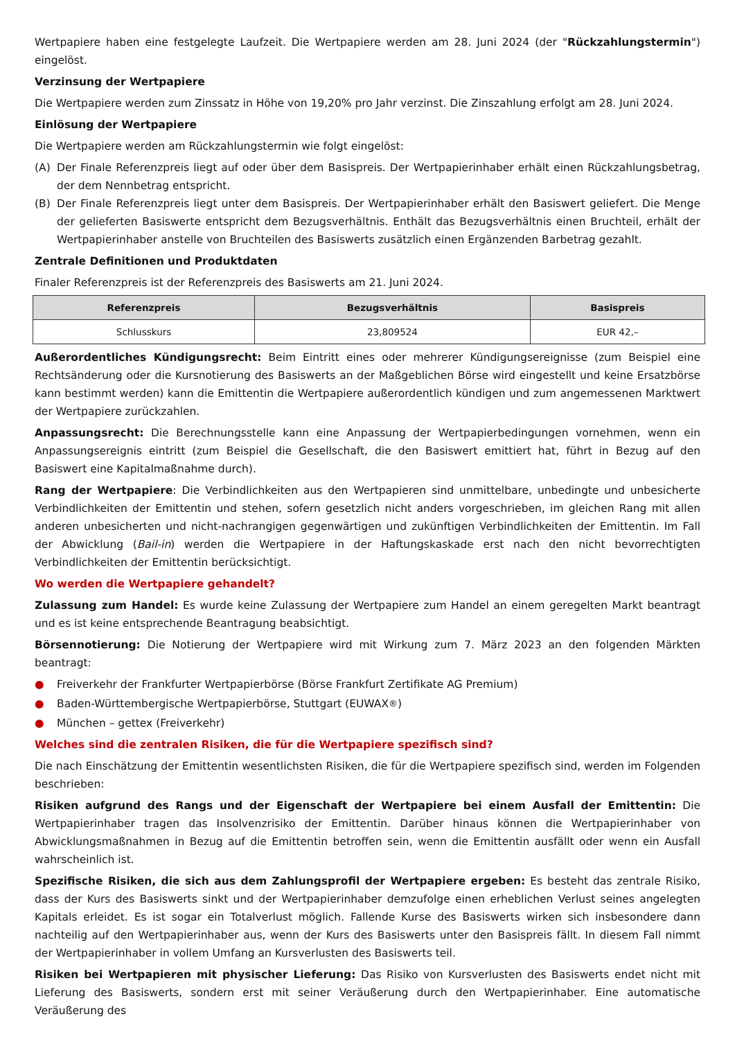Wertpapiere haben eine festgelegte Laufzeit. Die Wertpapiere werden am 28. Juni 2024 (der "Rückzahlungstermin") eingelöst.
Verzinsung der Wertpapiere
Die Wertpapiere werden zum Zinssatz in Höhe von 19,20% pro Jahr verzinst. Die Zinszahlung erfolgt am 28. Juni 2024.
Einlösung der Wertpapiere
Die Wertpapiere werden am Rückzahlungstermin wie folgt eingelöst:
(A) Der Finale Referenzpreis liegt auf oder über dem Basispreis. Der Wertpapierinhaber erhält einen Rückzahlungsbetrag, der dem Nennbetrag entspricht.
(B) Der Finale Referenzpreis liegt unter dem Basispreis. Der Wertpapierinhaber erhält den Basiswert geliefert. Die Menge der gelieferten Basiswerte entspricht dem Bezugsverhältnis. Enthält das Bezugsverhältnis einen Bruchteil, erhält der Wertpapierinhaber anstelle von Bruchteilen des Basiswerts zusätzlich einen Ergänzenden Barbetrag gezahlt.
Zentrale Definitionen und Produktdaten
Finaler Referenzpreis ist der Referenzpreis des Basiswerts am 21. Juni 2024.
| Referenzpreis | Bezugsverhältnis | Basispreis |
| --- | --- | --- |
| Schlusskurs | 23,809524 | EUR 42,– |
Außerordentliches Kündigungsrecht: Beim Eintritt eines oder mehrerer Kündigungsereignisse (zum Beispiel eine Rechtsänderung oder die Kursnotierung des Basiswerts an der Maßgeblichen Börse wird eingestellt und keine Ersatzbörse kann bestimmt werden) kann die Emittentin die Wertpapiere außerordentlich kündigen und zum angemessenen Marktwert der Wertpapiere zurückzahlen.
Anpassungsrecht: Die Berechnungsstelle kann eine Anpassung der Wertpapierbedingungen vornehmen, wenn ein Anpassungsereignis eintritt (zum Beispiel die Gesellschaft, die den Basiswert emittiert hat, führt in Bezug auf den Basiswert eine Kapitalmaßnahme durch).
Rang der Wertpapiere: Die Verbindlichkeiten aus den Wertpapieren sind unmittelbare, unbedingte und unbesicherte Verbindlichkeiten der Emittentin und stehen, sofern gesetzlich nicht anders vorgeschrieben, im gleichen Rang mit allen anderen unbesicherten und nicht-nachrangigen gegenwärtigen und zukünftigen Verbindlichkeiten der Emittentin. Im Fall der Abwicklung (Bail-in) werden die Wertpapiere in der Haftungskaskade erst nach den nicht bevorrechtigten Verbindlichkeiten der Emittentin berücksichtigt.
Wo werden die Wertpapiere gehandelt?
Zulassung zum Handel: Es wurde keine Zulassung der Wertpapiere zum Handel an einem geregelten Markt beantragt und es ist keine entsprechende Beantragung beabsichtigt.
Börsennotierung: Die Notierung der Wertpapiere wird mit Wirkung zum 7. März 2023 an den folgenden Märkten beantragt:
● Freiverkehr der Frankfurter Wertpapierbörse (Börse Frankfurt Zertifikate AG Premium)
● Baden-Württembergische Wertpapierbörse, Stuttgart (EUWAX<sup>®</sup>)
● München – gettex (Freiverkehr)
Welches sind die zentralen Risiken, die für die Wertpapiere spezifisch sind?
Die nach Einschätzung der Emittentin wesentlichsten Risiken, die für die Wertpapiere spezifisch sind, werden im Folgenden beschrieben:
Risiken aufgrund des Rangs und der Eigenschaft der Wertpapiere bei einem Ausfall der Emittentin: Die Wertpapierinhaber tragen das Insolvenzrisiko der Emittentin. Darüber hinaus können die Wertpapierinhaber von Abwicklungsmaßnahmen in Bezug auf die Emittentin betroffen sein, wenn die Emittentin ausfällt oder wenn ein Ausfall wahrscheinlich ist.
Spezifische Risiken, die sich aus dem Zahlungsprofil der Wertpapiere ergeben: Es besteht das zentrale Risiko, dass der Kurs des Basiswerts sinkt und der Wertpapierinhaber demzufolge einen erheblichen Verlust seines angelegten Kapitals erleidet. Es ist sogar ein Totalverlust möglich. Fallende Kurse des Basiswerts wirken sich insbesondere dann nachteilig auf den Wertpapierinhaber aus, wenn der Kurs des Basiswerts unter den Basispreis fällt. In diesem Fall nimmt der Wertpapierinhaber in vollem Umfang an Kursverlusten des Basiswerts teil.
Risiken bei Wertpapieren mit physischer Lieferung: Das Risiko von Kursverlusten des Basiswerts endet nicht mit Lieferung des Basiswerts, sondern erst mit seiner Veräußerung durch den Wertpapierinhaber. Eine automatische Veräußerung des